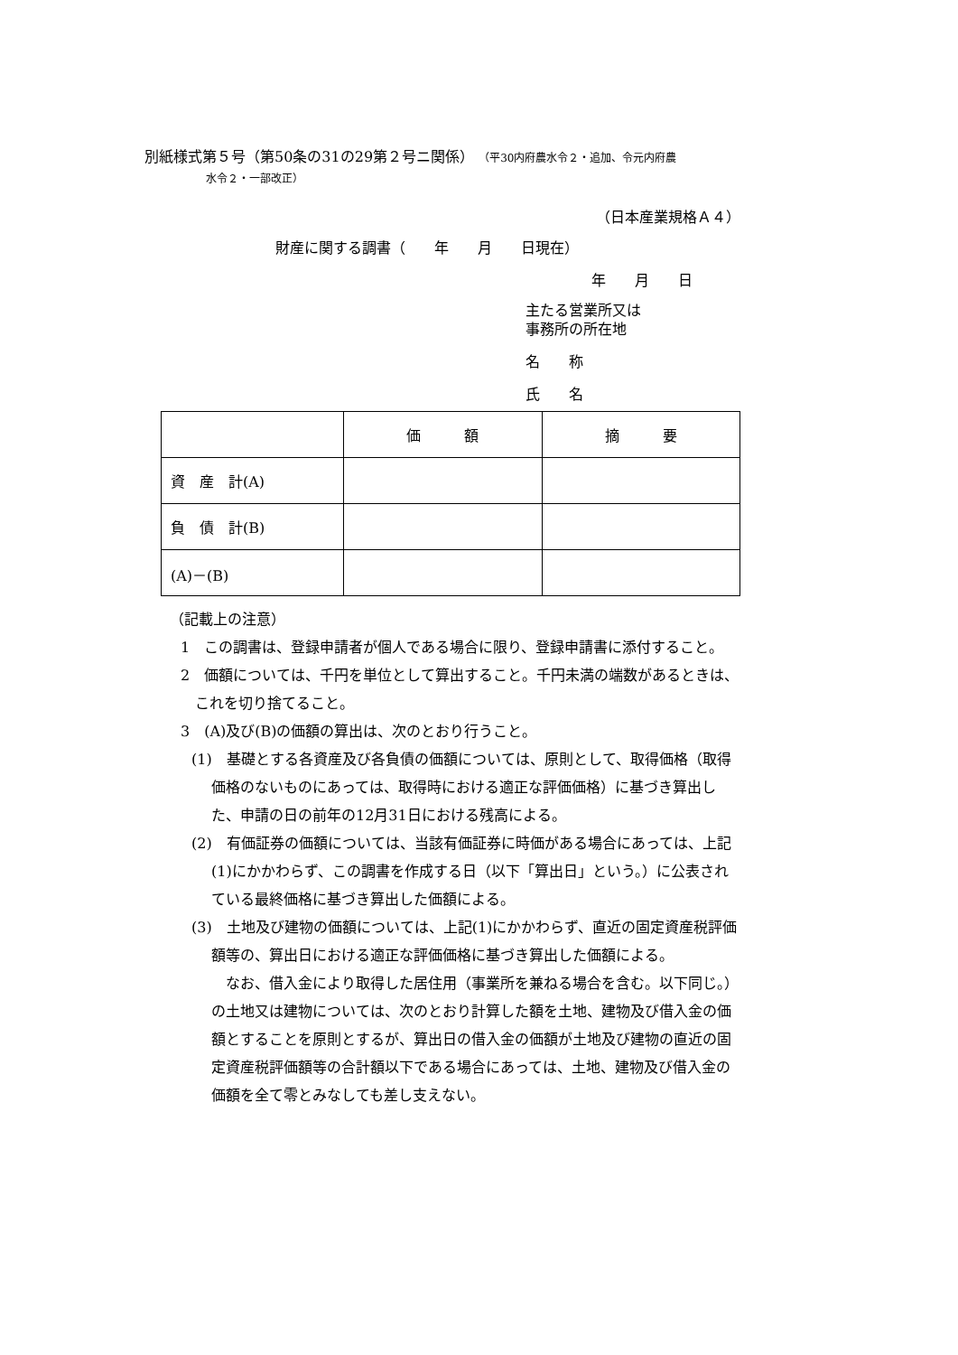別紙様式第５号（第50条の31の29第２号ニ関係） （平30内府農水令２・追加、令元内府農
水令２・一部改正）
（日本産業規格Ａ４）
財産に関する調書（　　年　　月　　日現在）
年　　月　　日
主たる営業所又は
事務所の所在地
名　　称
氏　　名
| | 価 額 | 摘 要 |
| --- | --- | --- |
| 資 産 計(A) | | |
| 負 債 計(B) | | |
| (A)－(B) | | |
（記載上の注意）
1　この調書は、登録申請者が個人である場合に限り、登録申請書に添付すること。
2　価額については、千円を単位として算出すること。千円未満の端数があるときは、これを切り捨てること。
3　(A)及び(B)の価額の算出は、次のとおり行うこと。
(1)　基礎とする各資産及び各負債の価額については、原則として、取得価格（取得価格のないものにあっては、取得時における適正な評価価格）に基づき算出した、申請の日の前年の12月31日における残高による。
(2)　有価証券の価額については、当該有価証券に時価がある場合にあっては、上記(1)にかかわらず、この調書を作成する日（以下「算出日」という。）に公表されている最終価格に基づき算出した価額による。
(3)　土地及び建物の価額については、上記(1)にかかわらず、直近の固定資産税評価額等の、算出日における適正な評価価格に基づき算出した価額による。
なお、借入金により取得した居住用（事業所を兼ねる場合を含む。以下同じ。）の土地又は建物については、次のとおり計算した額を土地、建物及び借入金の価額とすることを原則とするが、算出日の借入金の価額が土地及び建物の直近の固定資産税評価額等の合計額以下である場合にあっては、土地、建物及び借入金の価額を全て零とみなしても差し支えない。